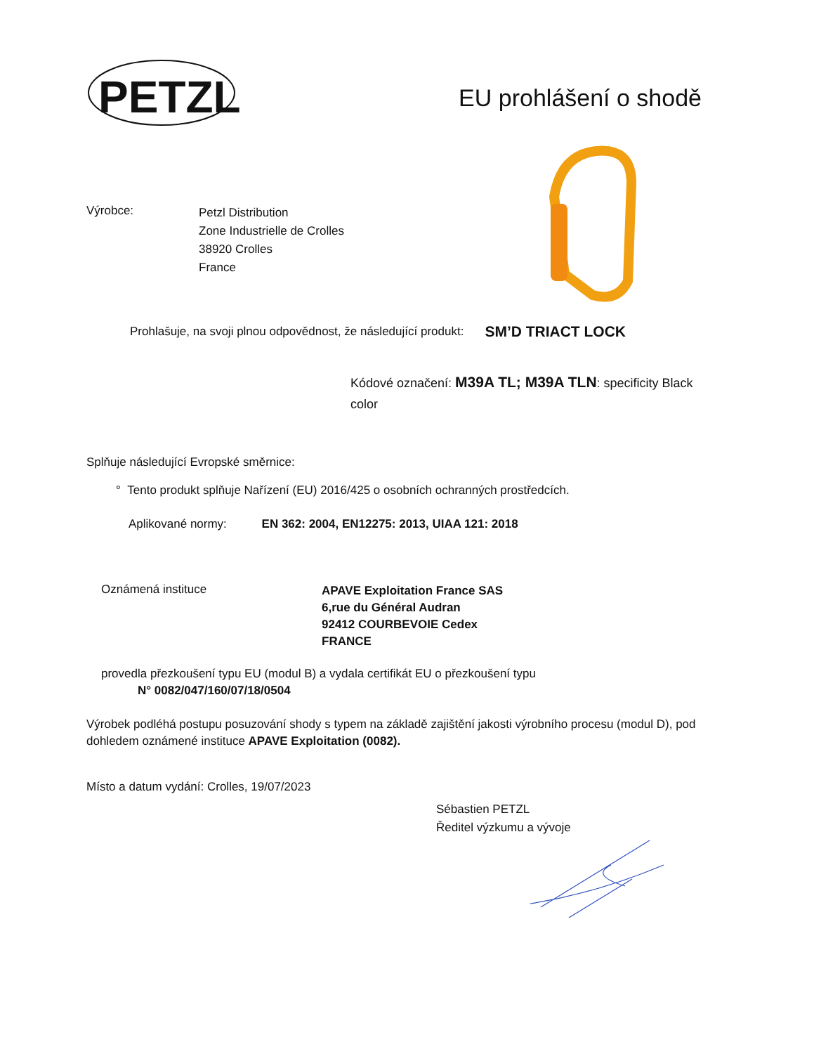PETZL
EU prohlášení o shodě
Výrobce:
Petzl Distribution
Zone Industrielle de Crolles
38920 Crolles
France
Prohlašuje, na svoji plnou odpovědnost, že následující produkt: SM’D TRIACT LOCK
Kódové označení: M39A TL; M39A TLN: specificity Black color
Splňuje následující Evropské směrnice:
° Tento produkt splňuje Nařízení (EU) 2016/425 o osobních ochranných prostředcích.
Aplikované normy: EN 362: 2004, EN12275: 2013, UIAA 121: 2018
Oznámená instituce
APAVE Exploitation France SAS
6,rue du Général Audran
92412 COURBEVOIE Cedex
FRANCE
provedla přezkoušení typu EU (modul B) a vydala certifikát EU o přezkoušení typu
N° 0082/047/160/07/18/0504
Výrobek podléhá postupu posuzování shody s typem na základě zajištění jakosti výrobního procesu (modul D), pod dohledem oznámené instituce APAVE Exploitation (0082).
Místo a datum vydání: Crolles, 19/07/2023
Sébastien PETZL
Ředitel výzkumu a vývoje